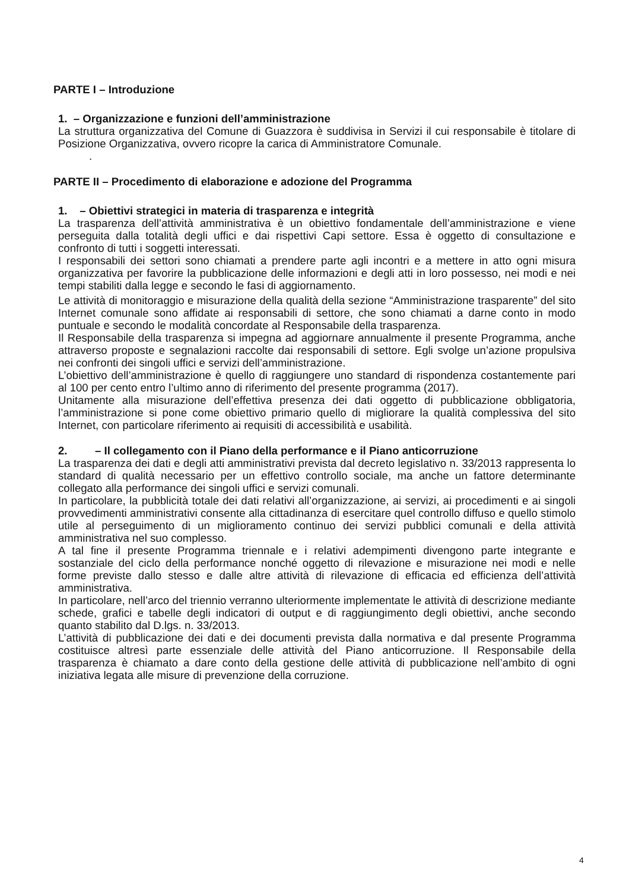PARTE I – Introduzione
1. – Organizzazione e funzioni dell’amministrazione
La struttura organizzativa del Comune di Guazzora è suddivisa in Servizi il cui responsabile è titolare di Posizione Organizzativa, ovvero ricopre la carica di Amministratore Comunale.
.
PARTE II – Procedimento di elaborazione e adozione del Programma
1. – Obiettivi strategici in materia di trasparenza e integrità
La trasparenza dell’attività amministrativa è un obiettivo fondamentale dell’amministrazione e viene perseguita dalla totalità degli uffici e dai rispettivi Capi settore. Essa è oggetto di consultazione e confronto di tutti i soggetti interessati.
I responsabili dei settori sono chiamati a prendere parte agli incontri e a mettere in atto ogni misura organizzativa per favorire la pubblicazione delle informazioni e degli atti in loro possesso, nei modi e nei tempi stabiliti dalla legge e secondo le fasi di aggiornamento.
Le attività di monitoraggio e misurazione della qualità della sezione “Amministrazione trasparente” del sito Internet comunale sono affidate ai responsabili di settore, che sono chiamati a darne conto in modo puntuale e secondo le modalità concordate al Responsabile della trasparenza.
Il Responsabile della trasparenza si impegna ad aggiornare annualmente il presente Programma, anche attraverso proposte e segnalazioni raccolte dai responsabili di settore. Egli svolge un’azione propulsiva nei confronti dei singoli uffici e servizi dell’amministrazione.
L’obiettivo dell’amministrazione è quello di raggiungere uno standard di rispondenza costantemente pari al 100 per cento entro l’ultimo anno di riferimento del presente programma (2017).
Unitamente alla misurazione dell’effettiva presenza dei dati oggetto di pubblicazione obbligatoria, l’amministrazione si pone come obiettivo primario quello di migliorare la qualità complessiva del sito Internet, con particolare riferimento ai requisiti di accessibilità e usabilità.
2. – Il collegamento con il Piano della performance e il Piano anticorruzione
La trasparenza dei dati e degli atti amministrativi prevista dal decreto legislativo n. 33/2013 rappresenta lo standard di qualità necessario per un effettivo controllo sociale, ma anche un fattore determinante collegato alla performance dei singoli uffici e servizi comunali.
In particolare, la pubblicità totale dei dati relativi all’organizzazione, ai servizi, ai procedimenti e ai singoli provvedimenti amministrativi consente alla cittadinanza di esercitare quel controllo diffuso e quello stimolo utile al perseguimento di un miglioramento continuo dei servizi pubblici comunali e della attività amministrativa nel suo complesso.
A tal fine il presente Programma triennale e i relativi adempimenti divengono parte integrante e sostanziale del ciclo della performance nonché oggetto di rilevazione e misurazione nei modi e nelle forme previste dallo stesso e dalle altre attività di rilevazione di efficacia ed efficienza dell’attività amministrativa.
In particolare, nell’arco del triennio verranno ulteriormente implementate le attività di descrizione mediante schede, grafici e tabelle degli indicatori di output e di raggiungimento degli obiettivi, anche secondo quanto stabilito dal D.lgs. n. 33/2013.
L’attività di pubblicazione dei dati e dei documenti prevista dalla normativa e dal presente Programma costituisce altresì parte essenziale delle attività del Piano anticorruzione. Il Responsabile della trasparenza è chiamato a dare conto della gestione delle attività di pubblicazione nell’ambito di ogni iniziativa legata alle misure di prevenzione della corruzione.
4